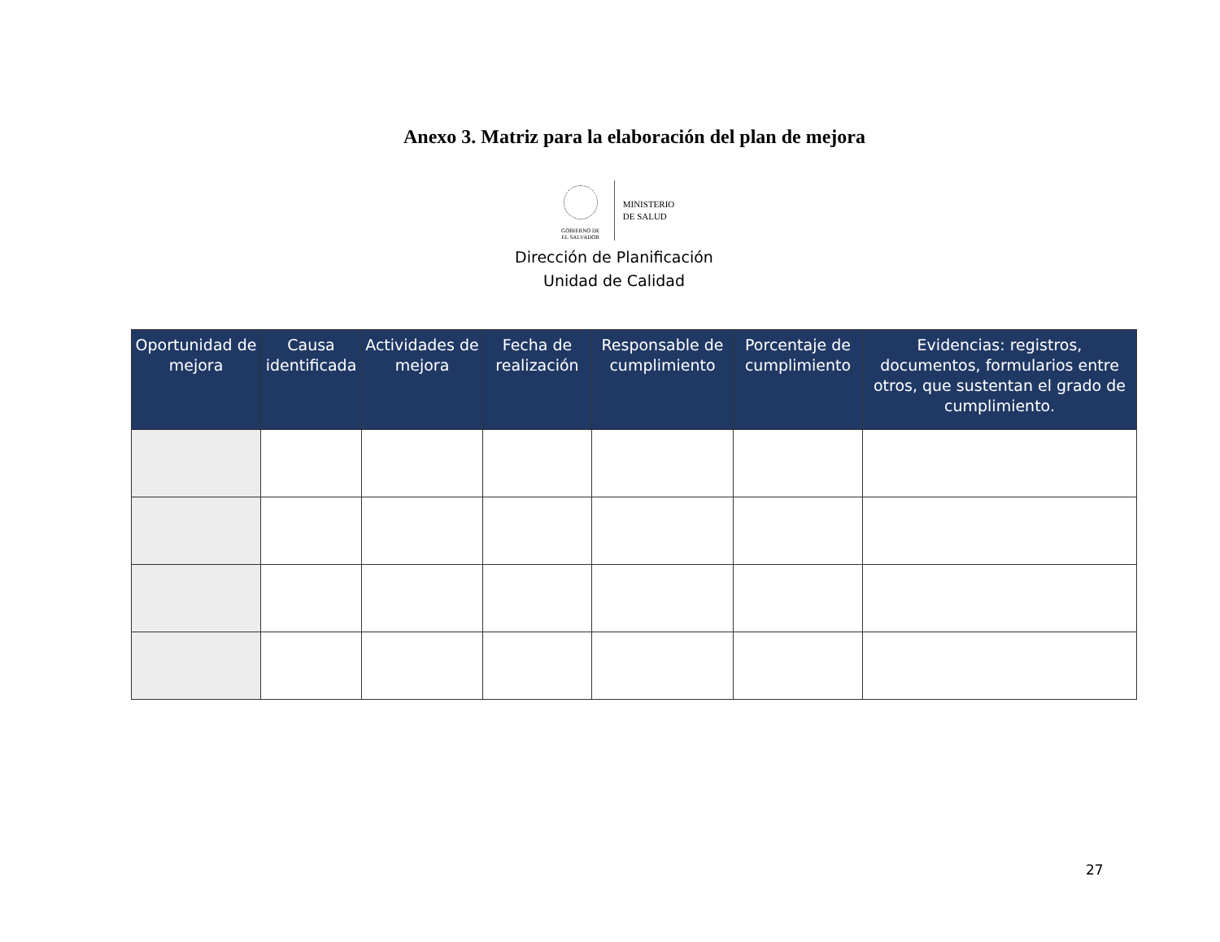Anexo 3. Matriz para la elaboración del plan de mejora
GOBIERNO DE
EL SALVADOR
MINISTERIO
DE SALUD
Dirección de Planificación
Unidad de Calidad
| Oportunidad de mejora | Causa identificada | Actividades de mejora | Fecha de realización | Responsable de cumplimiento | Porcentaje de cumplimiento | Evidencias: registros, documentos, formularios entre otros, que sustentan el grado de cumplimiento. |
| --- | --- | --- | --- | --- | --- | --- |
27